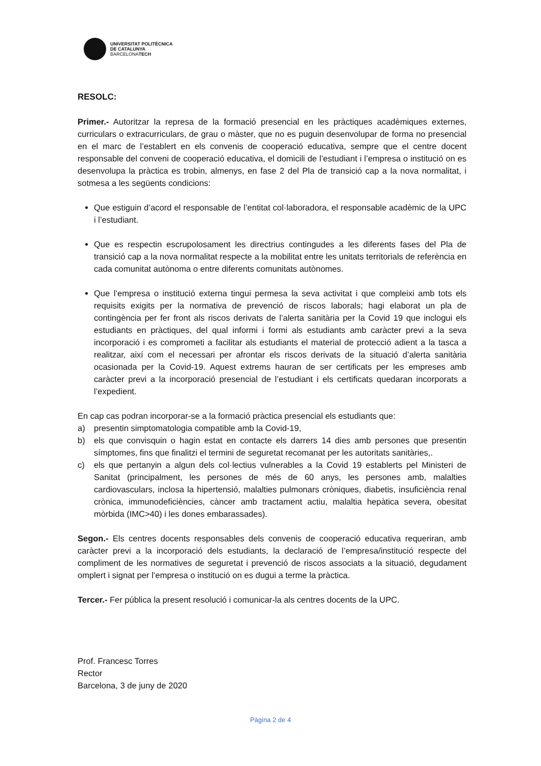UNIVERSITAT POLITÈCNICA
DE CATALUNYA
BARCELONATECH
RESOLC:
Primer.- Autoritzar la represa de la formació presencial en les pràctiques acadèmiques externes, curriculars o extracurriculars, de grau o màster, que no es puguin desenvolupar de forma no presencial en el marc de l’establert en els convenis de cooperació educativa, sempre que el centre docent responsable del conveni de cooperació educativa, el domicili de l’estudiant i l’empresa o institució on es desenvolupa la pràctica es trobin, almenys, en fase 2 del Pla de transició cap a la nova normalitat, i sotmesa a les següents condicions:
Que estiguin d’acord el responsable de l’entitat col·laboradora, el responsable acadèmic de la UPC i l’estudiant.
Que es respectin escrupolosament les directrius contingudes a les diferents fases del Pla de transició cap a la nova normalitat respecte a la mobilitat entre les unitats territorials de referència en cada comunitat autònoma o entre diferents comunitats autònomes.
Que l’empresa o institució externa tingui permesa la seva activitat i que compleixi amb tots els requisits exigits per la normativa de prevenció de riscos laborals; hagi elaborat un pla de contingència per fer front als riscos derivats de l’alerta sanitària per la Covid 19 que inclogui els estudiants en pràctiques, del qual informi i formi als estudiants amb caràcter previ a la seva incorporació i es comprometi a facilitar als estudiants el material de protecció adient a la tasca a realitzar, així com el necessari per afrontar els riscos derivats de la situació d’alerta sanitària ocasionada per la Covid-19. Aquest extrems hauran de ser certificats per les empreses amb caràcter previ a la incorporació presencial de l’estudiant i els certificats quedaran incorporats a l’expedient.
En cap cas podran incorporar-se a la formació pràctica presencial els estudiants que:
a) presentin simptomatologia compatible amb la Covid-19,
b) els que convisquin o hagin estat en contacte els darrers 14 dies amb persones que presentin símptomes, fins que finalitzi el termini de seguretat recomanat per les autoritats sanitàries,.
c) els que pertanyin a algun dels col·lectius vulnerables a la Covid 19 establerts pel Ministeri de Sanitat (principalment, les persones de més de 60 anys, les persones amb, malalties cardiovasculars, inclosa la hipertensió, malalties pulmonars cròniques, diabetis, insuficiència renal crònica, immunodeficiències, càncer amb tractament actiu, malaltia hepàtica severa, obesitat mòrbida (IMC>40) i les dones embarassades).
Segon.- Els centres docents responsables dels convenis de cooperació educativa requeriran, amb caràcter previ a la incorporació dels estudiants, la declaració de l’empresa/institució respecte del compliment de les normatives de seguretat i prevenció de riscos associats a la situació, degudament omplert i signat per l’empresa o institució on es dugui a terme la pràctica.
Tercer.- Fer pública la present resolució i comunicar-la als centres docents de la UPC.
Prof. Francesc Torres
Rector
Barcelona, 3 de juny de 2020
Pàgina 2 de 4